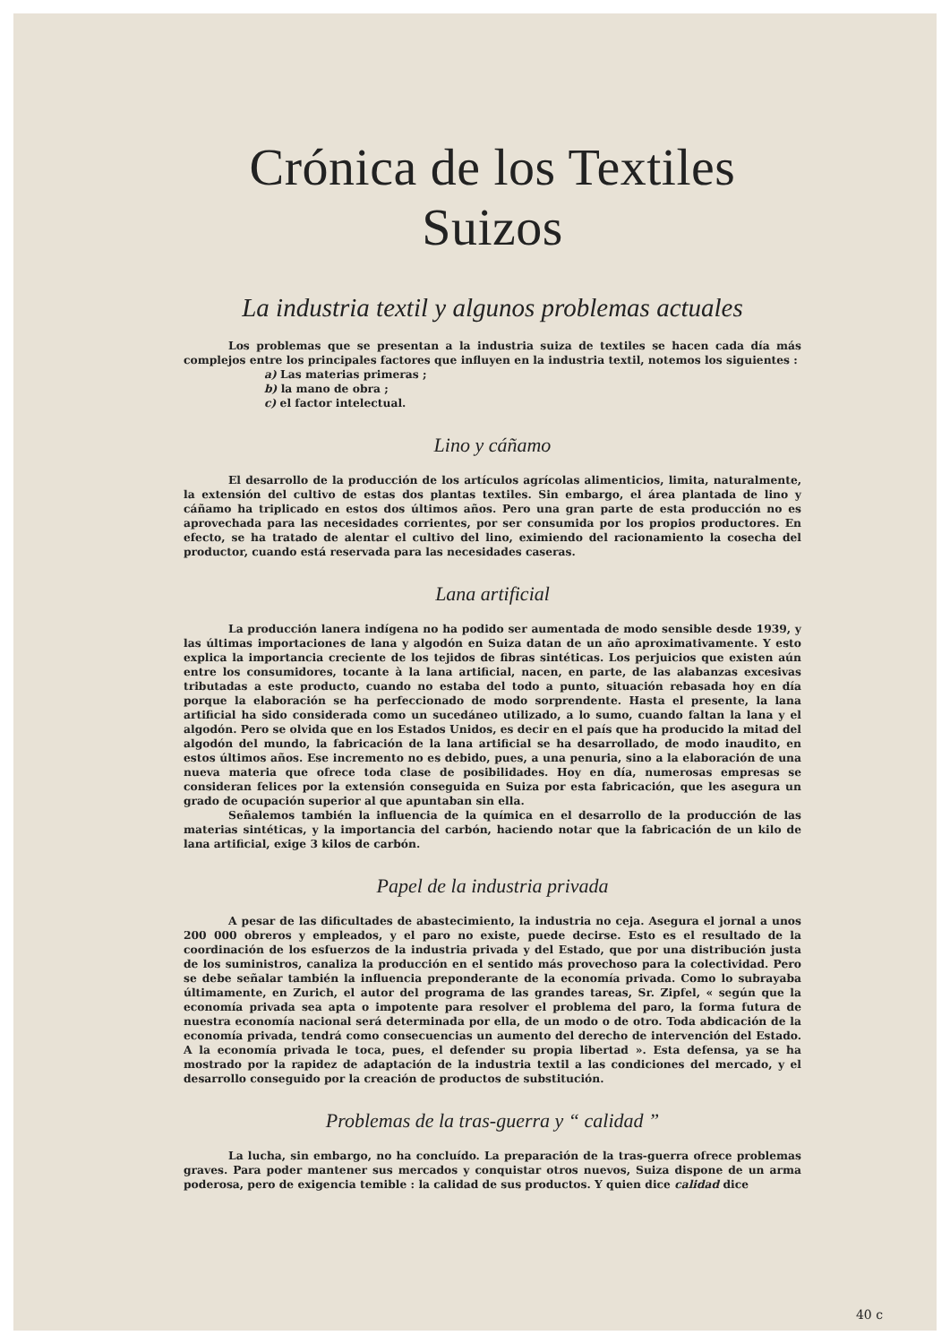Crónica de los Textiles Suizos
La industria textil y algunos problemas actuales
Los problemas que se presentan a la industria suiza de textiles se hacen cada día más complejos entre los principales factores que influyen en la industria textil, notemos los siguientes :
a) Las materias primeras ;
b) la mano de obra ;
c) el factor intelectual.
Lino y cáñamo
El desarrollo de la producción de los artículos agrícolas alimenticios, limita, naturalmente, la extensión del cultivo de estas dos plantas textiles. Sin embargo, el área plantada de lino y cáñamo ha triplicado en estos dos últimos años. Pero una gran parte de esta producción no es aprovechada para las necesidades corrientes, por ser consumida por los propios productores. En efecto, se ha tratado de alentar el cultivo del lino, eximiendo del racionamiento la cosecha del productor, cuando está reservada para las necesidades caseras.
Lana artificial
La producción lanera indígena no ha podido ser aumentada de modo sensible desde 1939, y las últimas importaciones de lana y algodón en Suiza datan de un año aproximativamente. Y esto explica la importancia creciente de los tejidos de fibras sintéticas. Los perjuicios que existen aún entre los consumidores, tocante à la lana artificial, nacen, en parte, de las alabanzas excesivas tributadas a este producto, cuando no estaba del todo a punto, situación rebasada hoy en día porque la elaboración se ha perfeccionado de modo sorprendente. Hasta el presente, la lana artificial ha sido considerada como un sucedáneo utilizado, a lo sumo, cuando faltan la lana y el algodón. Pero se olvida que en los Estados Unidos, es decir en el país que ha producido la mitad del algodón del mundo, la fabricación de la lana artificial se ha desarrollado, de modo inaudito, en estos últimos años. Ese incremento no es debido, pues, a una penuria, sino a la elaboración de una nueva materia que ofrece toda clase de posibilidades. Hoy en día, numerosas empresas se consideran felices por la extensión conseguida en Suiza por esta fabricación, que les asegura un grado de ocupación superior al que apuntaban sin ella.
Señalemos también la influencia de la química en el desarrollo de la producción de las materias sintéticas, y la importancia del carbón, haciendo notar que la fabricación de un kilo de lana artificial, exige 3 kilos de carbón.
Papel de la industria privada
A pesar de las dificultades de abastecimiento, la industria no ceja. Asegura el jornal a unos 200 000 obreros y empleados, y el paro no existe, puede decirse. Esto es el resultado de la coordinación de los esfuerzos de la industria privada y del Estado, que por una distribución justa de los suministros, canaliza la producción en el sentido más provechoso para la colectividad. Pero se debe señalar también la influencia preponderante de la economía privada. Como lo subrayaba últimamente, en Zurich, el autor del programa de las grandes tareas, Sr. Zipfel, « según que la economía privada sea apta o impotente para resolver el problema del paro, la forma futura de nuestra economía nacional será determinada por ella, de un modo o de otro. Toda abdicación de la economía privada, tendrá como consecuencias un aumento del derecho de intervención del Estado. A la economía privada le toca, pues, el defender su propia libertad ». Esta defensa, ya se ha mostrado por la rapidez de adaptación de la industria textil a las condiciones del mercado, y el desarrollo conseguido por la creación de productos de substitución.
Problemas de la tras-guerra y “ calidad ”
La lucha, sin embargo, no ha concluído. La preparación de la tras-guerra ofrece problemas graves. Para poder mantener sus mercados y conquistar otros nuevos, Suiza dispone de un arma poderosa, pero de exigencia temible : la calidad de sus productos. Y quien dice calidad dice
40 c